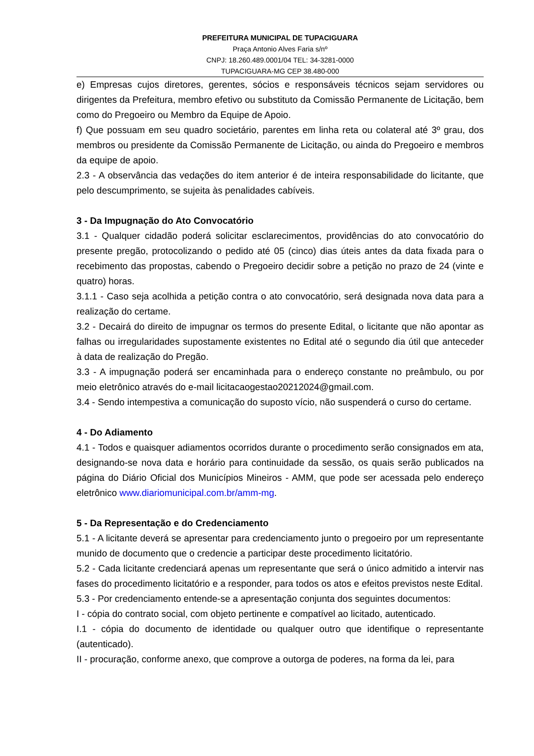PREFEITURA MUNICIPAL DE TUPACIGUARA
Praça Antonio Alves Faria s/nº
CNPJ: 18.260.489.0001/04 TEL: 34-3281-0000
TUPACIGUARA-MG CEP 38.480-000
e) Empresas cujos diretores, gerentes, sócios e responsáveis técnicos sejam servidores ou dirigentes da Prefeitura, membro efetivo ou substituto da Comissão Permanente de Licitação, bem como do Pregoeiro ou Membro da Equipe de Apoio.
f) Que possuam em seu quadro societário, parentes em linha reta ou colateral até 3º grau, dos membros ou presidente da Comissão Permanente de Licitação, ou ainda do Pregoeiro e membros da equipe de apoio.
2.3 - A observância das vedações do item anterior é de inteira responsabilidade do licitante, que pelo descumprimento, se sujeita às penalidades cabíveis.
3 - Da Impugnação do Ato Convocatório
3.1 - Qualquer cidadão poderá solicitar esclarecimentos, providências do ato convocatório do presente pregão, protocolizando o pedido até 05 (cinco) dias úteis antes da data fixada para o recebimento das propostas, cabendo o Pregoeiro decidir sobre a petição no prazo de 24 (vinte e quatro) horas.
3.1.1 - Caso seja acolhida a petição contra o ato convocatório, será designada nova data para a realização do certame.
3.2 - Decairá do direito de impugnar os termos do presente Edital, o licitante que não apontar as falhas ou irregularidades supostamente existentes no Edital até o segundo dia útil que anteceder à data de realização do Pregão.
3.3 - A impugnação poderá ser encaminhada para o endereço constante no preâmbulo, ou por meio eletrônico através do e-mail licitacaogestao20212024@gmail.com.
3.4 - Sendo intempestiva a comunicação do suposto vício, não suspenderá o curso do certame.
4 - Do Adiamento
4.1 - Todos e quaisquer adiamentos ocorridos durante o procedimento serão consignados em ata, designando-se nova data e horário para continuidade da sessão, os quais serão publicados na página do Diário Oficial dos Municípios Mineiros - AMM, que pode ser acessada pelo endereço eletrônico www.diariomunicipal.com.br/amm-mg.
5 - Da Representação e do Credenciamento
5.1 - A licitante deverá se apresentar para credenciamento junto o pregoeiro por um representante munido de documento que o credencie a participar deste procedimento licitatório.
5.2 - Cada licitante credenciará apenas um representante que será o único admitido a intervir nas fases do procedimento licitatório e a responder, para todos os atos e efeitos previstos neste Edital.
5.3 - Por credenciamento entende-se a apresentação conjunta dos seguintes documentos:
I - cópia do contrato social, com objeto pertinente e compatível ao licitado, autenticado.
I.1 - cópia do documento de identidade ou qualquer outro que identifique o representante (autenticado).
II - procuração, conforme anexo, que comprove a outorga de poderes, na forma da lei, para